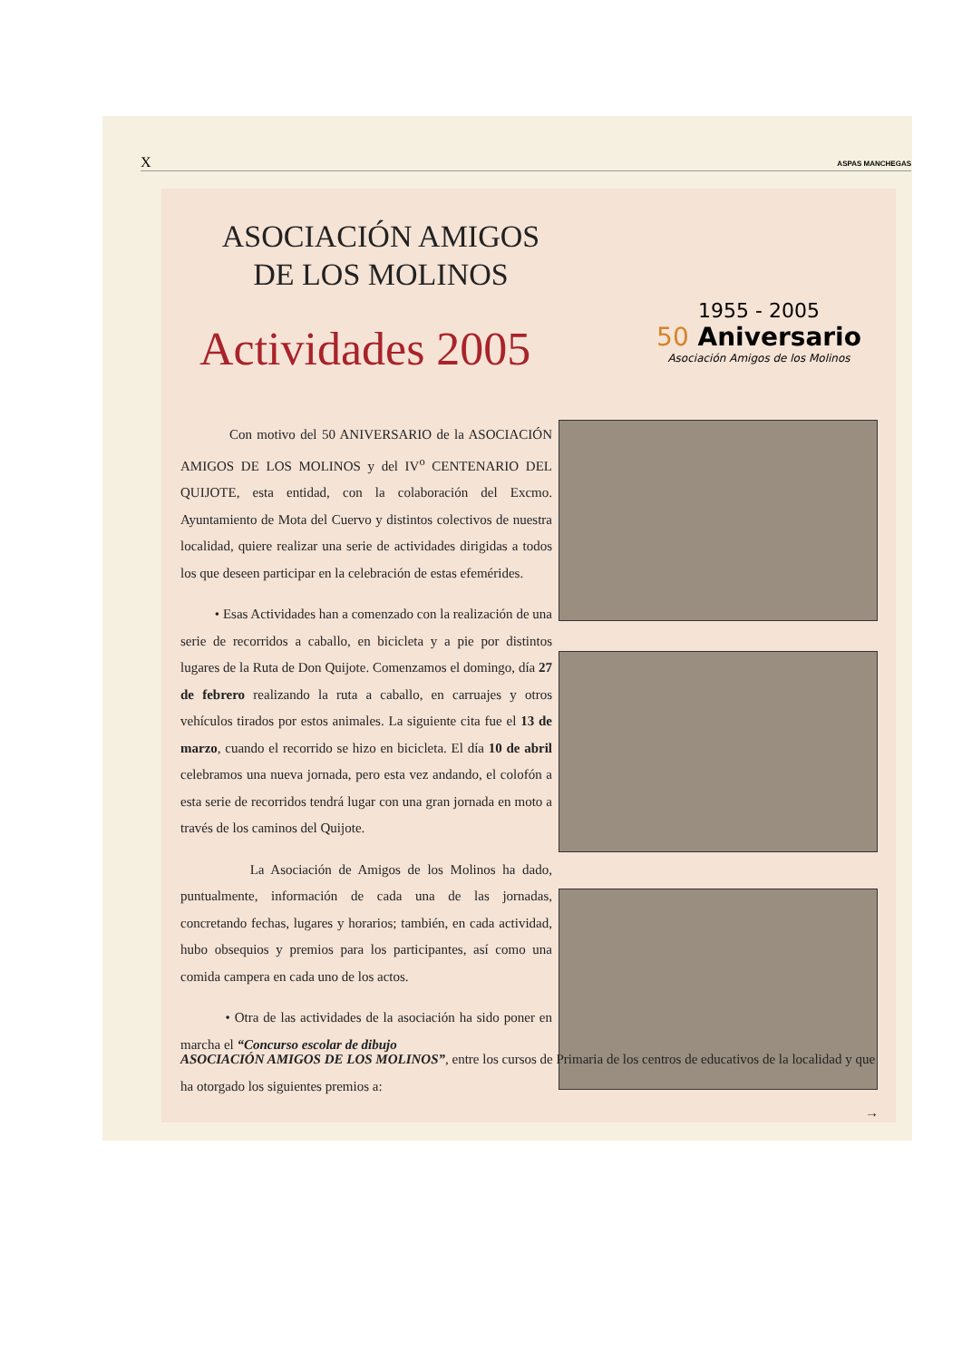X ASPAS MANCHEGAS
ASOCIACIÓN AMIGOS
DE LOS MOLINOS
Actividades 2005
1955 - 2005
50 Aniversario
Asociación Amigos de los Molinos
Con motivo del 50 ANIVERSARIO de la ASOCIACIÓN AMIGOS DE LOS MOLINOS y del IV<sup>o</sup> CENTENARIO DEL QUIJOTE, esta entidad, con la colaboración del Excmo. Ayuntamiento de Mota del Cuervo y distintos colectivos de nuestra localidad, quiere realizar una serie de actividades dirigidas a todos los que deseen participar en la celebración de estas efemérides.
• Esas Actividades han a comenzado con la realización de una serie de recorridos a caballo, en bicicleta y a pie por distintos lugares de la Ruta de Don Quijote. Comenzamos el domingo, día 27 de febrero realizando la ruta a caballo, en carruajes y otros vehículos tirados por estos animales. La siguiente cita fue el 13 de marzo, cuando el recorrido se hizo en bicicleta. El día 10 de abril celebramos una nueva jornada, pero esta vez andando, el colofón a esta serie de recorridos tendrá lugar con una gran jornada en moto a través de los caminos del Quijote.
La Asociación de Amigos de los Molinos ha dado, puntualmente, información de cada una de las jornadas, concretando fechas, lugares y horarios; también, en cada actividad, hubo obsequios y premios para los participantes, así como una comida campera en cada uno de los actos.
• Otra de las actividades de la asociación ha sido poner en marcha el “Concurso escolar de dibujo
ASOCIACIÓN AMIGOS DE LOS MOLINOS”, entre los cursos de Primaria de los centros de educativos de la localidad y que ha otorgado los siguientes premios a:
→